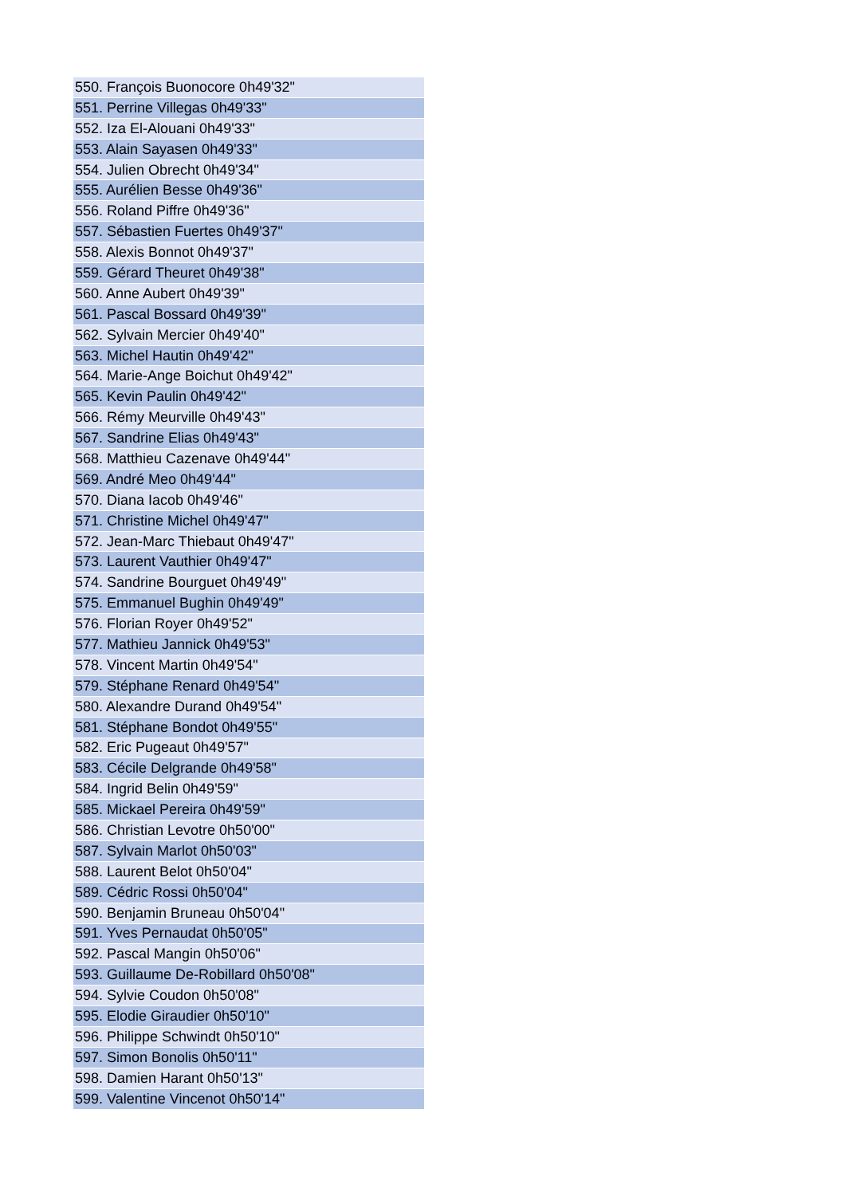| 550. François Buonocore 0h49'32" |
| 551. Perrine Villegas 0h49'33" |
| 552. Iza El-Alouani 0h49'33" |
| 553. Alain Sayasen 0h49'33" |
| 554. Julien Obrecht 0h49'34" |
| 555. Aurélien Besse 0h49'36" |
| 556. Roland Piffre 0h49'36" |
| 557. Sébastien Fuertes 0h49'37" |
| 558. Alexis Bonnot 0h49'37" |
| 559. Gérard Theuret 0h49'38" |
| 560. Anne Aubert 0h49'39" |
| 561. Pascal Bossard 0h49'39" |
| 562. Sylvain Mercier 0h49'40" |
| 563. Michel Hautin 0h49'42" |
| 564. Marie-Ange Boichut 0h49'42" |
| 565. Kevin Paulin 0h49'42" |
| 566. Rémy Meurville 0h49'43" |
| 567. Sandrine Elias 0h49'43" |
| 568. Matthieu Cazenave 0h49'44" |
| 569. André Meo 0h49'44" |
| 570. Diana Iacob 0h49'46" |
| 571. Christine Michel 0h49'47" |
| 572. Jean-Marc Thiebaut 0h49'47" |
| 573. Laurent Vauthier 0h49'47" |
| 574. Sandrine Bourguet 0h49'49" |
| 575. Emmanuel Bughin 0h49'49" |
| 576. Florian Royer 0h49'52" |
| 577. Mathieu Jannick 0h49'53" |
| 578. Vincent Martin 0h49'54" |
| 579. Stéphane Renard 0h49'54" |
| 580. Alexandre Durand 0h49'54" |
| 581. Stéphane Bondot 0h49'55" |
| 582. Eric Pugeaut 0h49'57" |
| 583. Cécile Delgrande 0h49'58" |
| 584. Ingrid Belin 0h49'59" |
| 585. Mickael Pereira 0h49'59" |
| 586. Christian Levotre 0h50'00" |
| 587. Sylvain Marlot 0h50'03" |
| 588. Laurent Belot 0h50'04" |
| 589. Cédric Rossi 0h50'04" |
| 590. Benjamin Bruneau 0h50'04" |
| 591. Yves Pernaudat 0h50'05" |
| 592. Pascal Mangin 0h50'06" |
| 593. Guillaume De-Robillard 0h50'08" |
| 594. Sylvie Coudon 0h50'08" |
| 595. Elodie Giraudier 0h50'10" |
| 596. Philippe Schwindt 0h50'10" |
| 597. Simon Bonolis 0h50'11" |
| 598. Damien Harant 0h50'13" |
| 599. Valentine Vincenot 0h50'14" |